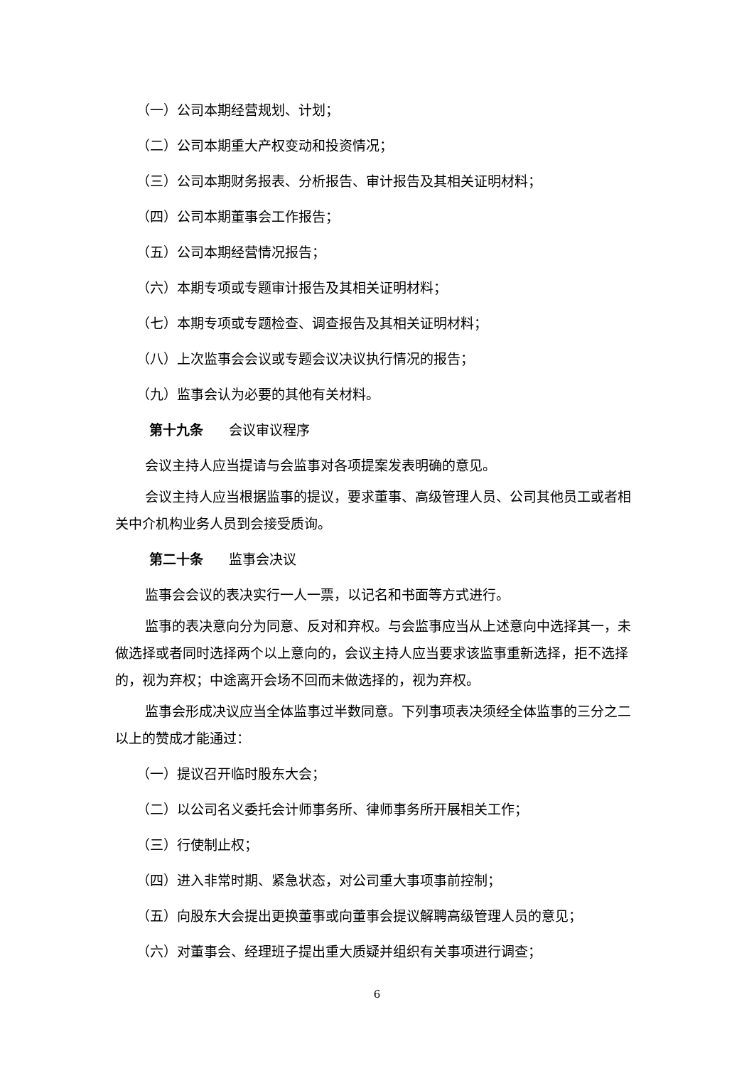（一）公司本期经营规划、计划；
（二）公司本期重大产权变动和投资情况；
（三）公司本期财务报表、分析报告、审计报告及其相关证明材料；
（四）公司本期董事会工作报告；
（五）公司本期经营情况报告；
（六）本期专项或专题审计报告及其相关证明材料；
（七）本期专项或专题检查、调查报告及其相关证明材料；
（八）上次监事会会议或专题会议决议执行情况的报告；
（九）监事会认为必要的其他有关材料。
第十九条 会议审议程序
会议主持人应当提请与会监事对各项提案发表明确的意见。
会议主持人应当根据监事的提议，要求董事、高级管理人员、公司其他员工或者相关中介机构业务人员到会接受质询。
第二十条 监事会决议
监事会会议的表决实行一人一票，以记名和书面等方式进行。
监事的表决意向分为同意、反对和弃权。与会监事应当从上述意向中选择其一，未做选择或者同时选择两个以上意向的，会议主持人应当要求该监事重新选择，拒不选择的，视为弃权；中途离开会场不回而未做选择的，视为弃权。
监事会形成决议应当全体监事过半数同意。下列事项表决须经全体监事的三分之二以上的赞成才能通过：
（一）提议召开临时股东大会；
（二）以公司名义委托会计师事务所、律师事务所开展相关工作；
（三）行使制止权；
（四）进入非常时期、紧急状态，对公司重大事项事前控制；
（五）向股东大会提出更换董事或向董事会提议解聘高级管理人员的意见；
（六）对董事会、经理班子提出重大质疑并组织有关事项进行调查；
6